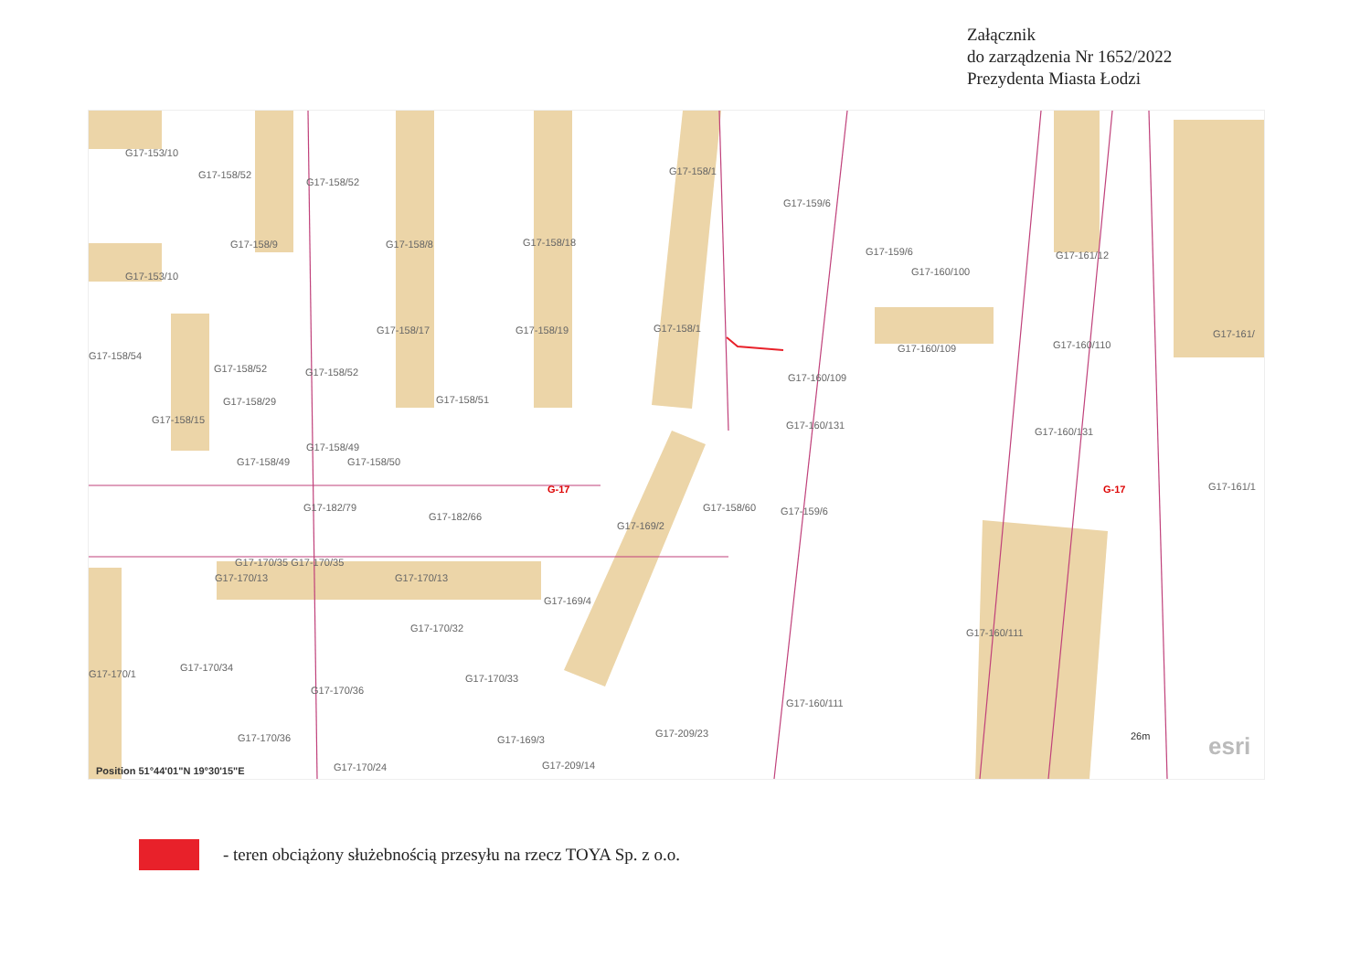Załącznik
do zarządzenia Nr 1652/2022
Prezydenta Miasta Łodzi
G17-153/10
G17-158/52
G17-158/52
G17-158/1
G17-159/6
G17-158/9 G17-158/8 G17-158/18
G17-159/6 G17-161/12
G17-153/10 G17-160/100
G17-158/17 G17-158/19 G17-158/1
G17-158/54
G17-160/109 G17-160/110
G17-161/
G17-158/52 G17-158/52 G17-160/109
G17-158/29 G17-158/51
G17-158/15 G17-160/131
G17-160/131
G17-158/49
G17-158/49 G17-158/50
G-17 G-17 G17-161/1
G17-182/79
G17-182/66
G17-158/60 G17-159/6
G17-169/2
G17-170/35 G17-170/35
G17-170/13 G17-170/13
G17-169/4
G17-170/32 G17-160/111
G17-170/1
G17-170/34
G17-170/33
G17-170/36
G17-160/111
G17-209/23 G17-170/36 G17-169/3
G17-209/14 Position 51°44'01"N 19°30'15"E G17-170/24
26m esri
- teren obciążony służebnością przesyłu na rzecz TOYA Sp. z o.o.